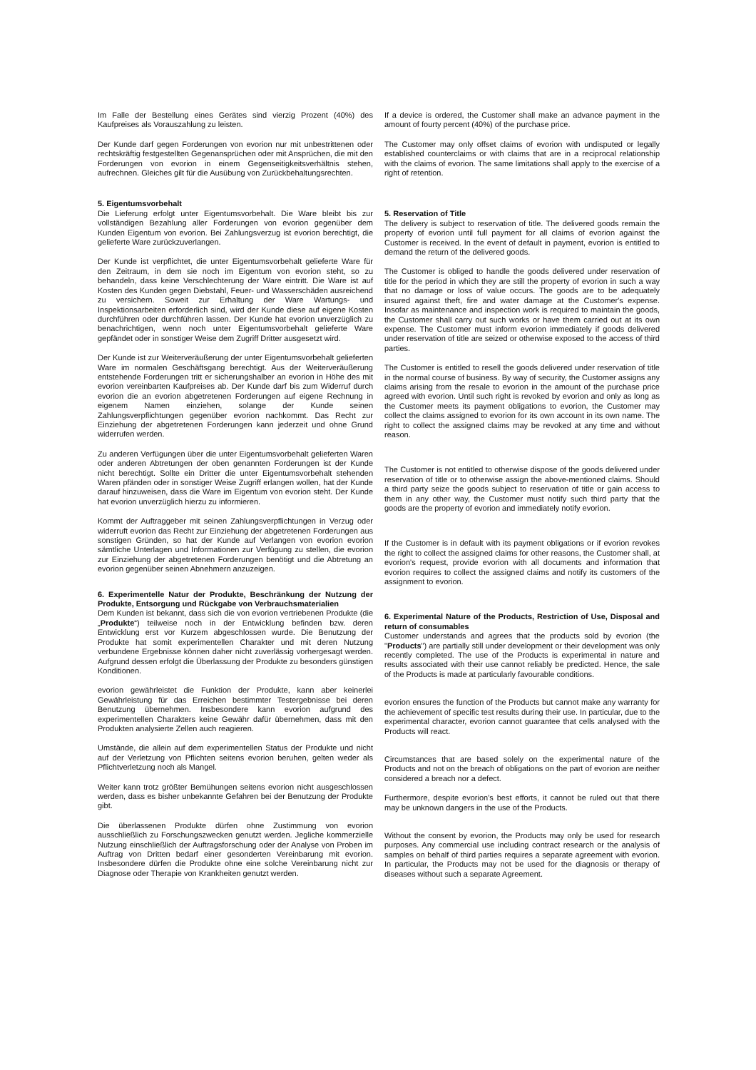Im Falle der Bestellung eines Gerätes sind vierzig Prozent (40%) des Kaufpreises als Vorauszahlung zu leisten.
Der Kunde darf gegen Forderungen von evorion nur mit unbestrittenen oder rechtskräftig festgestellten Gegenansprüchen oder mit Ansprüchen, die mit den Forderungen von evorion in einem Gegenseitigkeitsverhältnis stehen, aufrechnen. Gleiches gilt für die Ausübung von Zurückbehaltungsrechten.
5. Eigentumsvorbehalt
Die Lieferung erfolgt unter Eigentumsvorbehalt. Die Ware bleibt bis zur vollständigen Bezahlung aller Forderungen von evorion gegenüber dem Kunden Eigentum von evorion. Bei Zahlungsverzug ist evorion berechtigt, die gelieferte Ware zurückzuverlangen.
Der Kunde ist verpflichtet, die unter Eigentumsvorbehalt gelieferte Ware für den Zeitraum, in dem sie noch im Eigentum von evorion steht, so zu behandeln, dass keine Verschlechterung der Ware eintritt. Die Ware ist auf Kosten des Kunden gegen Diebstahl, Feuer- und Wasserschäden ausreichend zu versichern. Soweit zur Erhaltung der Ware Wartungs- und Inspektionsarbeiten erforderlich sind, wird der Kunde diese auf eigene Kosten durchführen oder durchführen lassen. Der Kunde hat evorion unverzüglich zu benachrichtigen, wenn noch unter Eigentumsvorbehalt gelieferte Ware gepfändet oder in sonstiger Weise dem Zugriff Dritter ausgesetzt wird.
Der Kunde ist zur Weiterveräußerung der unter Eigentumsvorbehalt gelieferten Ware im normalen Geschäftsgang berechtigt. Aus der Weiterveräußerung entstehende Forderungen tritt er sicherungshalber an evorion in Höhe des mit evorion vereinbarten Kaufpreises ab. Der Kunde darf bis zum Widerruf durch evorion die an evorion abgetretenen Forderungen auf eigene Rechnung in eigenem Namen einziehen, solange der Kunde seinen Zahlungsverpflichtungen gegenüber evorion nachkommt. Das Recht zur Einziehung der abgetretenen Forderungen kann jederzeit und ohne Grund widerrufen werden.
Zu anderen Verfügungen über die unter Eigentumsvorbehalt gelieferten Waren oder anderen Abtretungen der oben genannten Forderungen ist der Kunde nicht berechtigt. Sollte ein Dritter die unter Eigentumsvorbehalt stehenden Waren pfänden oder in sonstiger Weise Zugriff erlangen wollen, hat der Kunde darauf hinzuweisen, dass die Ware im Eigentum von evorion steht. Der Kunde hat evorion unverzüglich hierzu zu informieren.
Kommt der Auftraggeber mit seinen Zahlungsverpflichtungen in Verzug oder widerruft evorion das Recht zur Einziehung der abgetretenen Forderungen aus sonstigen Gründen, so hat der Kunde auf Verlangen von evorion evorion sämtliche Unterlagen und Informationen zur Verfügung zu stellen, die evorion zur Einziehung der abgetretenen Forderungen benötigt und die Abtretung an evorion gegenüber seinen Abnehmern anzuzeigen.
6. Experimentelle Natur der Produkte, Beschränkung der Nutzung der Produkte, Entsorgung und Rückgabe von Verbrauchsmaterialien
Dem Kunden ist bekannt, dass sich die von evorion vertriebenen Produkte (die „Produkte“) teilweise noch in der Entwicklung befinden bzw. deren Entwicklung erst vor Kurzem abgeschlossen wurde. Die Benutzung der Produkte hat somit experimentellen Charakter und mit deren Nutzung verbundene Ergebnisse können daher nicht zuverlässig vorhergesagt werden. Aufgrund dessen erfolgt die Überlassung der Produkte zu besonders günstigen Konditionen.
evorion gewährleistet die Funktion der Produkte, kann aber keinerlei Gewährleistung für das Erreichen bestimmter Testergebnisse bei deren Benutzung übernehmen. Insbesondere kann evorion aufgrund des experimentellen Charakters keine Gewähr dafür übernehmen, dass mit den Produkten analysierte Zellen auch reagieren.
Umstände, die allein auf dem experimentellen Status der Produkte und nicht auf der Verletzung von Pflichten seitens evorion beruhen, gelten weder als Pflichtverletzung noch als Mangel.
Weiter kann trotz größter Bemühungen seitens evorion nicht ausgeschlossen werden, dass es bisher unbekannte Gefahren bei der Benutzung der Produkte gibt.
Die überlassenen Produkte dürfen ohne Zustimmung von evorion ausschließlich zu Forschungszwecken genutzt werden. Jegliche kommerzielle Nutzung einschließlich der Auftragsforschung oder der Analyse von Proben im Auftrag von Dritten bedarf einer gesonderten Vereinbarung mit evorion. Insbesondere dürfen die Produkte ohne eine solche Vereinbarung nicht zur Diagnose oder Therapie von Krankheiten genutzt werden.
If a device is ordered, the Customer shall make an advance payment in the amount of fourty percent (40%) of the purchase price.
The Customer may only offset claims of evorion with undisputed or legally established counterclaims or with claims that are in a reciprocal relationship with the claims of evorion. The same limitations shall apply to the exercise of a right of retention.
5. Reservation of Title
The delivery is subject to reservation of title. The delivered goods remain the property of evorion until full payment for all claims of evorion against the Customer is received. In the event of default in payment, evorion is entitled to demand the return of the delivered goods.
The Customer is obliged to handle the goods delivered under reservation of title for the period in which they are still the property of evorion in such a way that no damage or loss of value occurs. The goods are to be adequately insured against theft, fire and water damage at the Customer's expense. Insofar as maintenance and inspection work is required to maintain the goods, the Customer shall carry out such works or have them carried out at its own expense. The Customer must inform evorion immediately if goods delivered under reservation of title are seized or otherwise exposed to the access of third parties.
The Customer is entitled to resell the goods delivered under reservation of title in the normal course of business. By way of security, the Customer assigns any claims arising from the resale to evorion in the amount of the purchase price agreed with evorion. Until such right is revoked by evorion and only as long as the Customer meets its payment obligations to evorion, the Customer may collect the claims assigned to evorion for its own account in its own name. The right to collect the assigned claims may be revoked at any time and without reason.
The Customer is not entitled to otherwise dispose of the goods delivered under reservation of title or to otherwise assign the above-mentioned claims. Should a third party seize the goods subject to reservation of title or gain access to them in any other way, the Customer must notify such third party that the goods are the property of evorion and immediately notify evorion.
If the Customer is in default with its payment obligations or if evorion revokes the right to collect the assigned claims for other reasons, the Customer shall, at evorion's request, provide evorion with all documents and information that evorion requires to collect the assigned claims and notify its customers of the assignment to evorion.
6. Experimental Nature of the Products, Restriction of Use, Disposal and return of consumables
Customer understands and agrees that the products sold by evorion (the "Products") are partially still under development or their development was only recently completed. The use of the Products is experimental in nature and results associated with their use cannot reliably be predicted. Hence, the sale of the Products is made at particularly favourable conditions.
evorion ensures the function of the Products but cannot make any warranty for the achievement of specific test results during their use. In particular, due to the experimental character, evorion cannot guarantee that cells analysed with the Products will react.
Circumstances that are based solely on the experimental nature of the Products and not on the breach of obligations on the part of evorion are neither considered a breach nor a defect.
Furthermore, despite evorion's best efforts, it cannot be ruled out that there may be unknown dangers in the use of the Products.
Without the consent by evorion, the Products may only be used for research purposes. Any commercial use including contract research or the analysis of samples on behalf of third parties requires a separate agreement with evorion. In particular, the Products may not be used for the diagnosis or therapy of diseases without such a separate Agreement.